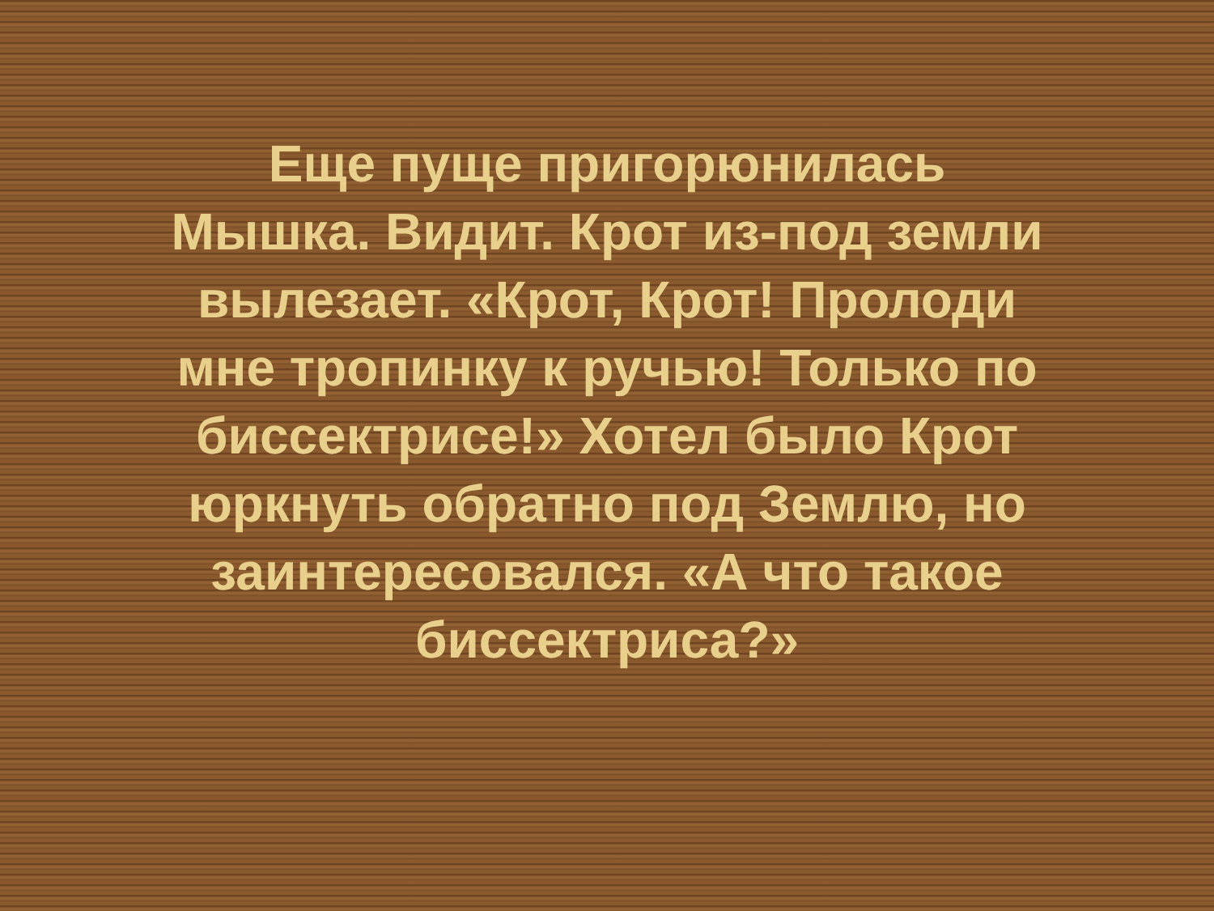Еще пуще пригорюнилась
Мышка. Видит. Крот из-под земли
вылезает. «Крот, Крот! Пролоди
мне тропинку к ручью! Только по
биссектрисе!» Хотел было Крот
юркнуть обратно под Землю, но
заинтересовался. «А что такое
биссектриса?»